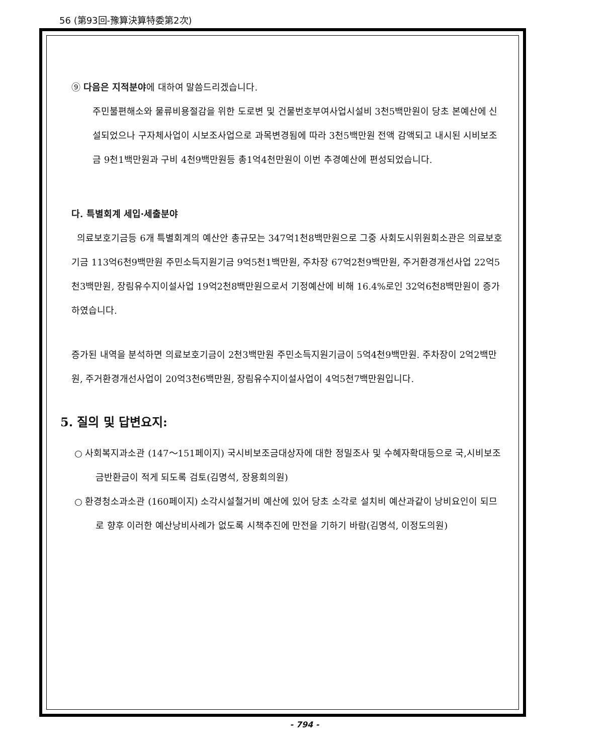56 (第93回-豫算決算特委第2次)
⑨ 다음은 지적분야에 대하여 말씀드리겠습니다.
주민불편해소와 물류비용절감을 위한 도로변 및 건물번호부여사업시설비 3천5백만원이 당초 본예산에 신설되었으나 구자체사업이 시보조사업으로 과목변경됨에 따라 3천5백만원 전액 감액되고 내시된 시비보조금 9천1백만원과 구비 4천9백만원등 총1억4천만원이 이번 추경예산에 편성되었습니다.
다. 특별회계 세입·세출분야
의료보호기금등 6개 특별회계의 예산안 총규모는 347억1천8백만원으로 그중 사회도시위원회소관은 의료보호기금 113억6천9백만원 주민소득지원기금 9억5천1백만원, 주차장 67억2천9백만원, 주거환경개선사업 22억5천3백만원, 장림유수지이설사업 19억2천8백만원으로서 기정예산에 비해 16.4%로인 32억6천8백만원이 증가하였습니다.
증가된 내역을 분석하면 의료보호기금이 2천3백만원 주민소득지원기금이 5억4천9백만원. 주차장이 2억2백만원, 주거환경개선사업이 20억3천6백만원, 장림유수지이설사업이 4억5천7백만원입니다.
5. 질의 및 답변요지:
○ 사회복지과소관 (147～151페이지) 국시비보조금대상자에 대한 정밀조사 및 수혜자확대등으로 국,시비보조금반환금이 적게 되도록 검토(김명석, 장용회의원)
○ 환경청소과소관 (160페이지) 소각시설철거비 예산에 있어 당초 소각로 설치비 예산과같이 낭비요인이 되므로 향후 이러한 예산낭비사례가 없도록 시책추진에 만전을 기하기 바람(김명석, 이정도의원)
- 794 -